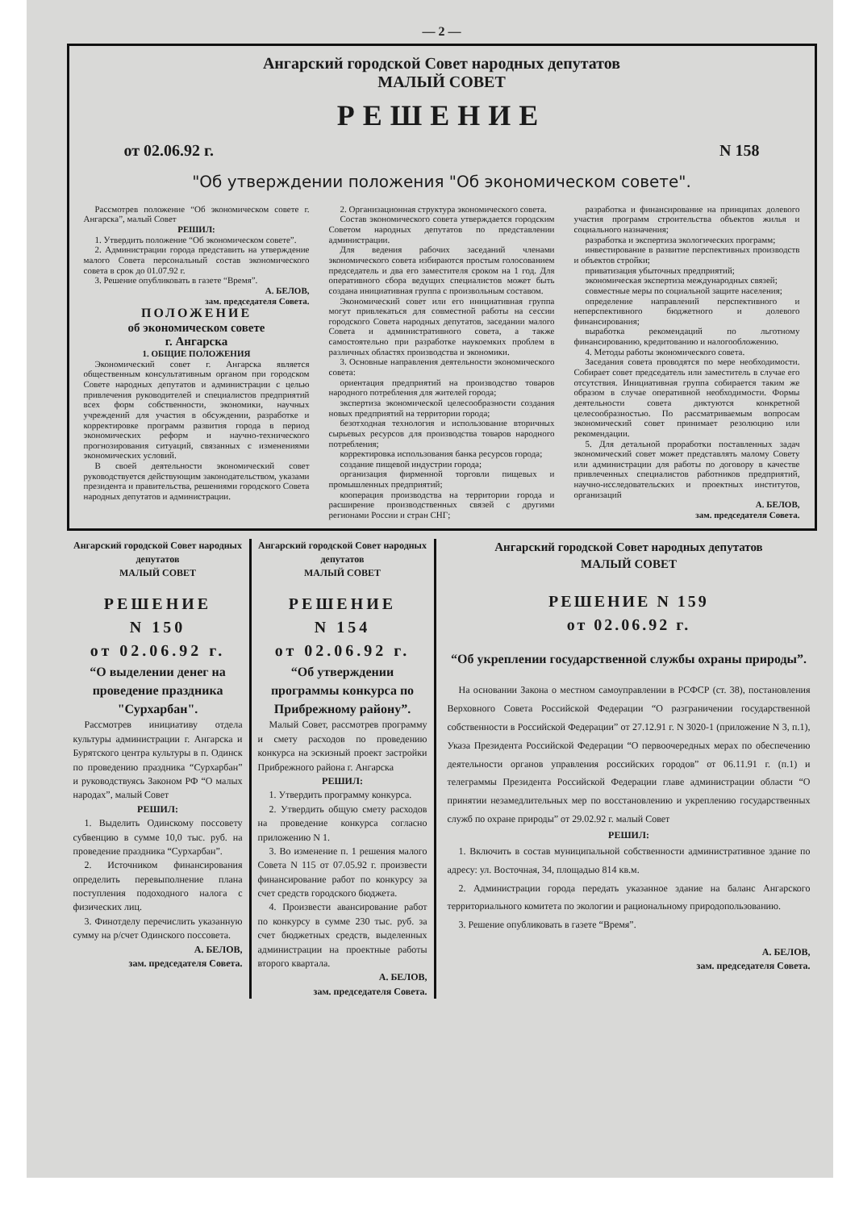— 2 —
Ангарский городской Совет народных депутатов
МАЛЫЙ СОВЕТ
РЕШЕНИЕ
от 02.06.92 г. N 158
"Об утверждении положения "Об экономическом совете".
Рассмотрев положение “Об экономическом совете г. Ангарска”, малый Совет
РЕШИЛ:
1. Утвердить положение “Об экономическом совете”.
2. Администрации города представить на утверждение малого Совета персональный состав экономического совета в срок до 01.07.92 г.
3. Решение опубликовать в газете “Время”.
А. БЕЛОВ,
зам. председателя Совета.
ПОЛОЖЕНИЕ
об экономическом совете
г. Ангарска
1. ОБЩИЕ ПОЛОЖЕНИЯ
Экономический совет г. Ангарска является общественным консультативным органом при городском Совете народных депутатов и администрации с целью привлечения руководителей и специалистов предприятий всех форм собственности, экономики, научных учреждений для участия в обсуждении, разработке и корректировке программ развития города в период экономических реформ и научно-технического прогнозирования ситуаций, связанных с изменениями экономических условий.
В своей деятельности экономический совет руководствуется действующим законодательством, указами президента и правительства, решениями городского Совета народных депутатов и администрации.
2. Организационная структура экономического совета.
Состав экономического совета утверждается городским Советом народных депутатов по представлении администрации.
Для ведения рабочих заседаний членами экономического совета избираются простым голосованием председатель и два его заместителя сроком на 1 год. Для оперативного сбора ведущих специалистов может быть создана инициативная группа с произвольным составом.
Экономический совет или его инициативная группа могут привлекаться для совместной работы на сессии городского Совета народных депутатов, заседании малого Совета и административного совета, а также самостоятельно при разработке наукоемких проблем в различных областях производства и экономики.
3. Основные направления деятельности экономического совета:
ориентация предприятий на производство товаров народного потребления для жителей города;
экспертиза экономической целесообразности создания новых предприятий на территории города;
безотходная технология и использование вторичных сырьевых ресурсов для производства товаров народного потребления;
корректировка использования банка ресурсов города;
создание пищевой индустрии города;
организация фирменной торговли пищевых и промышленных предприятий;
кооперация производства на территории города и расширение производственных связей с другими регионами России и стран СНГ;
разработка и финансирование на принципах долевого участия программ строительства объектов жилья и социального назначения;
разработка и экспертиза экологических программ;
инвестирование в развитие перспективных производств и объектов стройки;
приватизация убыточных предприятий;
экономическая экспертиза международных связей;
совместные меры по социальной защите населения;
определение направлений перспективного и неперспективного бюджетного и долевого финансирования;
выработка рекомендаций по льготному финансированию, кредитованию и налогообложению.
4. Методы работы экономического совета.
Заседания совета проводятся по мере необходимости. Собирает совет председатель или заместитель в случае его отсутствия. Инициативная группа собирается таким же образом в случае оперативной необходимости. Формы деятельности совета диктуются конкретной целесообразностью. По рассматриваемым вопросам экономический совет принимает резолюцию или рекомендации.
5. Для детальной проработки поставленных задач экономический совет может представлять малому Совету или администрации для работы по договору в качестве привлеченных специалистов работников предприятий, научно-исследовательских и проектных институтов, организаций
А. БЕЛОВ,
зам. председателя Совета.
Ангарский городской Совет народных депутатов
МАЛЫЙ СОВЕТ
РЕШЕНИЕ
N 150
от 02.06.92 г.
“О выделении денег на проведение праздника "Сурхарбан".
Рассмотрев инициативу отдела культуры администрации г. Ангарска и Бурятского центра культуры в п. Одинск по проведению праздника “Сурхарбан” и руководствуясь Законом РФ “О малых народах”, малый Совет
РЕШИЛ:
1. Выделить Одинскому поссовету субвенцию в сумме 10,0 тыс. руб. на проведение праздника “Сурхарбан”.
2. Источником финансирования определить перевыполнение плана поступления подоходного налога с физических лиц.
3. Финотделу перечислить указанную сумму на р/счет Одинского поссовета.
А. БЕЛОВ,
зам. председателя Совета.
Ангарский городской Совет народных депутатов
МАЛЫЙ СОВЕТ
РЕШЕНИЕ
N 154
от 02.06.92 г.
“Об утверждении программы конкурса по Прибрежному району”.
Малый Совет, рассмотрев программу и смету расходов по проведению конкурса на эскизный проект застройки Прибрежного района г. Ангарска
РЕШИЛ:
1. Утвердить программу конкурса.
2. Утвердить общую смету расходов на проведение конкурса согласно приложению N 1.
3. Во изменение п. 1 решения малого Совета N 115 от 07.05.92 г. произвести финансирование работ по конкурсу за счет средств городского бюджета.
4. Произвести авансирование работ по конкурсу в сумме 230 тыс. руб. за счет бюджетных средств, выделенных администрации на проектные работы второго квартала.
А. БЕЛОВ,
зам. председателя Совета.
Ангарский городской Совет народных депутатов
МАЛЫЙ СОВЕТ
РЕШЕНИЕ N 159
от 02.06.92 г.
“Об укреплении государственной службы охраны природы”.
На основании Закона о местном самоуправлении в РСФСР (ст. 38), постановления Верховного Совета Российской Федерации “О разграничении государственной собственности в Российской Федерации” от 27.12.91 г. N 3020-1 (приложение N 3, п.1), Указа Президента Российской Федерации “О первоочередных мерах по обеспечению деятельности органов управления российских городов” от 06.11.91 г. (п.1) и телеграммы Президента Российской Федерации главе администрации области “О принятии незамедлительных мер по восстановлению и укреплению государственных служб по охране природы” от 29.02.92 г. малый Совет
РЕШИЛ:
1. Включить в состав муниципальной собственности административное здание по адресу: ул. Восточная, 34, площадью 814 кв.м.
2. Администрации города передать указанное здание на баланс Ангарского территориального комитета по экологии и рациональному природопользованию.
3. Решение опубликовать в газете “Время”.
А. БЕЛОВ,
зам. председателя Совета.